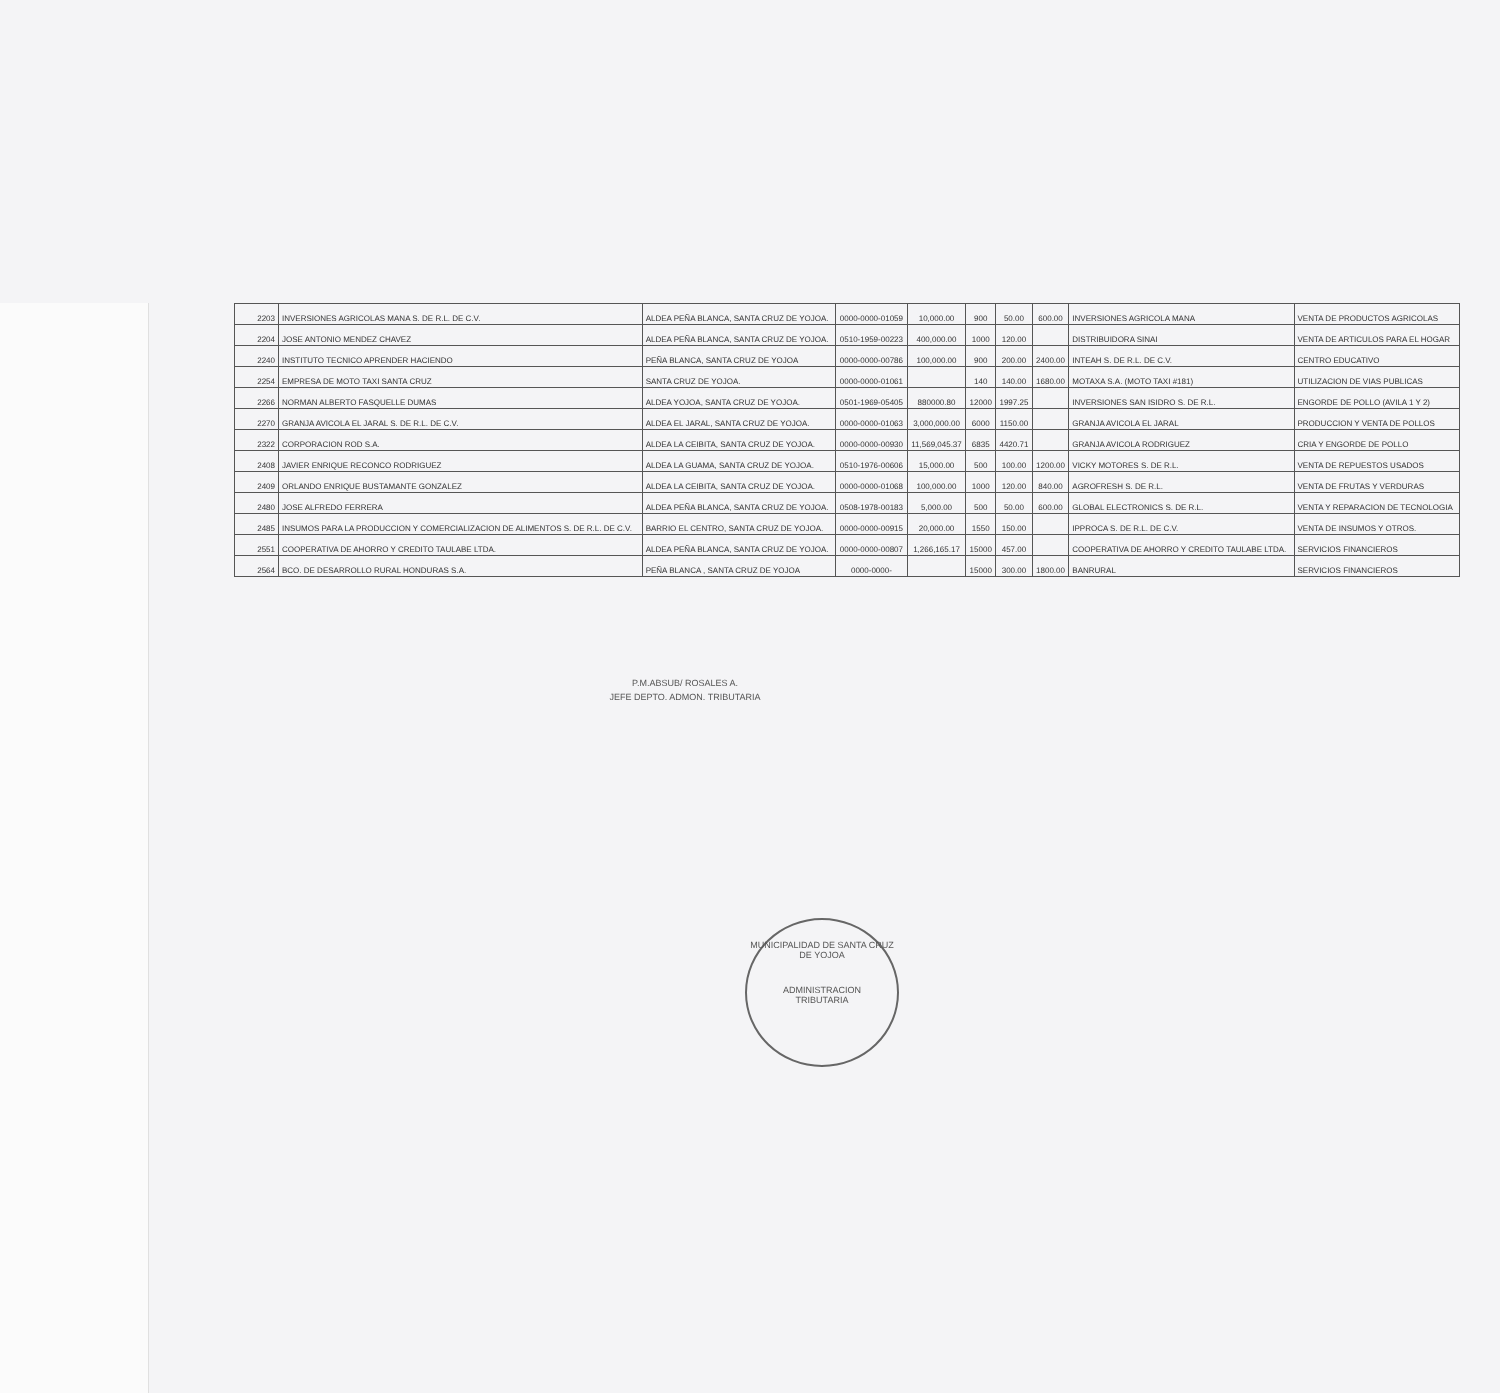| 2203 | INVERSIONES AGRICOLAS MANA S. DE R.L. DE C.V. | ALDEA PEÑA BLANCA, SANTA CRUZ DE YOJOA. | 0000-0000-01059 | 10,000.00 | 900 | 50.00 | 600.00 | INVERSIONES AGRICOLA MANA | VENTA DE PRODUCTOS AGRICOLAS |
| 2204 | JOSE ANTONIO MENDEZ CHAVEZ | ALDEA PEÑA BLANCA, SANTA CRUZ DE YOJOA. | 0510-1959-00223 | 400,000.00 | 1000 | 120.00 | | DISTRIBUIDORA SINAI | VENTA DE ARTICULOS PARA EL HOGAR |
| 2240 | INSTITUTO TECNICO APRENDER HACIENDO | PEÑA BLANCA, SANTA CRUZ DE YOJOA | 0000-0000-00786 | 100,000.00 | 900 | 200.00 | 2400.00 | INTEAH S. DE R.L. DE C.V. | CENTRO EDUCATIVO |
| 2254 | EMPRESA DE MOTO TAXI SANTA CRUZ | SANTA CRUZ DE YOJOA. | 0000-0000-01061 | | 140 | 140.00 | 1680.00 | MOTAXA S.A. (MOTO TAXI #181) | UTILIZACION DE VIAS PUBLICAS |
| 2266 | NORMAN ALBERTO FASQUELLE DUMAS | ALDEA YOJOA, SANTA CRUZ DE YOJOA. | 0501-1969-05405 | 880000.80 | 12000 | 1997.25 | | INVERSIONES SAN ISIDRO S. DE R.L. | ENGORDE DE POLLO (AVILA 1 Y 2) |
| 2270 | GRANJA AVICOLA EL JARAL S. DE R.L. DE C.V. | ALDEA EL JARAL, SANTA CRUZ DE YOJOA. | 0000-0000-01063 | 3,000,000.00 | 6000 | 1150.00 | | GRANJA AVICOLA EL JARAL | PRODUCCION Y VENTA DE POLLOS |
| 2322 | CORPORACION ROD S.A. | ALDEA LA CEIBITA, SANTA CRUZ DE YOJOA. | 0000-0000-00930 | 11,569,045.37 | 6835 | 4420.71 | | GRANJA AVICOLA RODRIGUEZ | CRIA Y ENGORDE DE POLLO |
| 2408 | JAVIER ENRIQUE RECONCO RODRIGUEZ | ALDEA LA GUAMA, SANTA CRUZ DE YOJOA. | 0510-1976-00606 | 15,000.00 | 500 | 100.00 | 1200.00 | VICKY MOTORES S. DE R.L. | VENTA DE REPUESTOS USADOS |
| 2409 | ORLANDO ENRIQUE BUSTAMANTE GONZALEZ | ALDEA LA CEIBITA, SANTA CRUZ DE YOJOA. | 0000-0000-01068 | 100,000.00 | 1000 | 120.00 | 840.00 | AGROFRESH S. DE R.L. | VENTA DE FRUTAS Y VERDURAS |
| 2480 | JOSE ALFREDO FERRERA | ALDEA PEÑA BLANCA, SANTA CRUZ DE YOJOA. | 0508-1978-00183 | 5,000.00 | 500 | 50.00 | 600.00 | GLOBAL ELECTRONICS S. DE R.L. | VENTA Y REPARACION DE TECNOLOGIA |
| 2485 | INSUMOS PARA LA PRODUCCION Y COMERCIALIZACION DE ALIMENTOS S. DE R.L. DE C.V. | BARRIO EL CENTRO, SANTA CRUZ DE YOJOA. | 0000-0000-00915 | 20,000.00 | 1550 | 150.00 | | IPPROCA S. DE R.L. DE C.V. | VENTA DE INSUMOS Y OTROS. |
| 2551 | COOPERATIVA DE AHORRO Y CREDITO TAULABE LTDA. | ALDEA PEÑA BLANCA, SANTA CRUZ DE YOJOA. | 0000-0000-00807 | 1,266,165.17 | 15000 | 457.00 | | COOPERATIVA DE AHORRO Y CREDITO TAULABE LTDA. | SERVICIOS FINANCIEROS |
| 2564 | BCO. DE DESARROLLO RURAL HONDURAS S.A. | PEÑA BLANCA , SANTA CRUZ DE YOJOA | 0000-0000- | | 15000 | 300.00 | 1800.00 | BANRURAL | SERVICIOS FINANCIEROS |
MUNICIPALIDAD DE SANTA CRUZ DE YOJOA
ADMINISTRACION
TRIBUTARIA
P.M.ABSUB/ ROSALES A.
JEFE DEPTO. ADMON. TRIBUTARIA